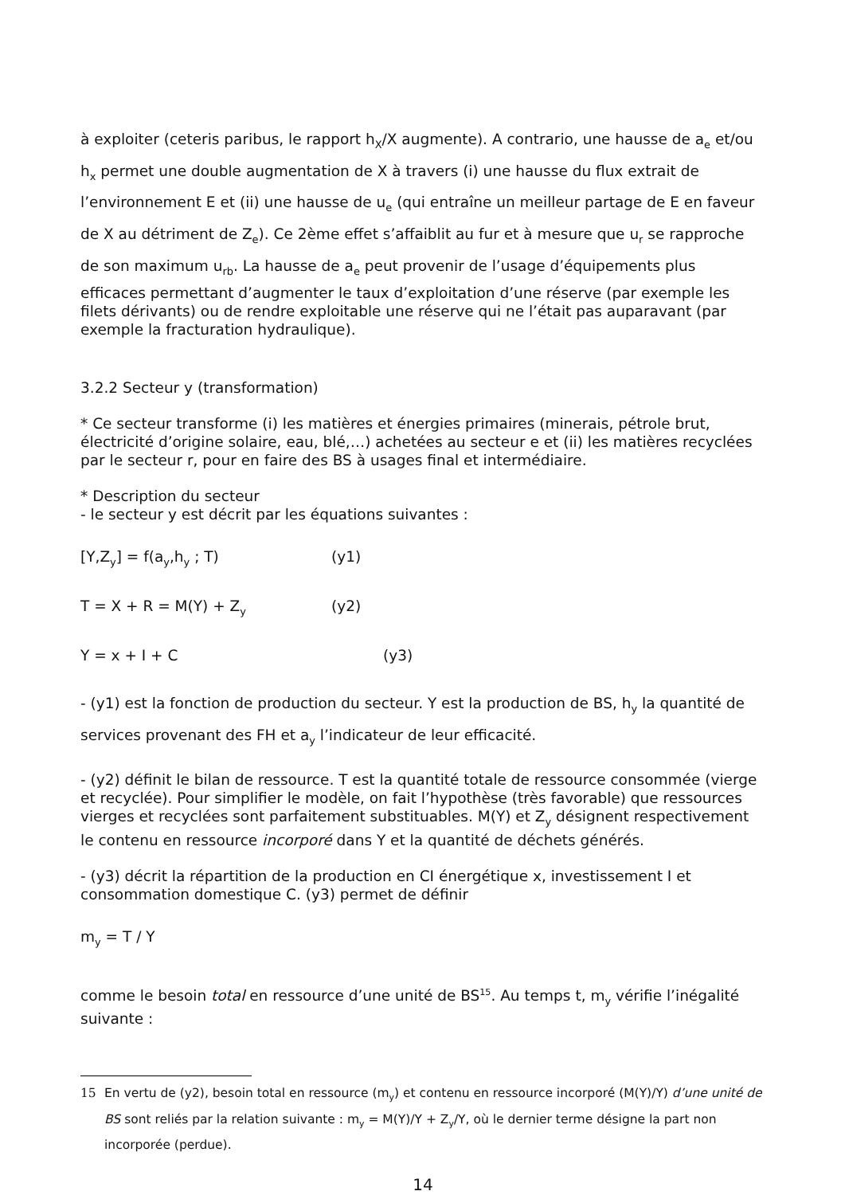à exploiter (ceteris paribus, le rapport h<sub>X</sub>/X augmente). A contrario, une hausse de a<sub>e</sub> et/ou h<sub>x</sub> permet une double augmentation de X à travers (i) une hausse du flux extrait de l’environnement E et (ii) une hausse de u<sub>e</sub> (qui entraîne un meilleur partage de E en faveur de X au détriment de Z<sub>e</sub>). Ce 2ème effet s’affaiblit au fur et à mesure que u<sub>r</sub> se rapproche de son maximum u<sub>rb</sub>. La hausse de a<sub>e</sub> peut provenir de l’usage d’équipements plus efficaces permettant d’augmenter le taux d’exploitation d’une réserve (par exemple les filets dérivants) ou de rendre exploitable une réserve qui ne l’était pas auparavant (par exemple la fracturation hydraulique).
3.2.2 Secteur y (transformation)
* Ce secteur transforme (i) les matières et énergies primaires (minerais, pétrole brut, électricité d’origine solaire, eau, blé,…) achetées au secteur e et (ii) les matières recyclées par le secteur r, pour en faire des BS à usages final et intermédiaire.
* Description du secteur
- le secteur y est décrit par les équations suivantes :
[Y,Z<sub>y</sub>] = f(a<sub>y</sub>,h<sub>y</sub> ; T) (y1)
T = X + R = M(Y) + Z<sub>y</sub> (y2)
Y = x + I + C (y3)
- (y1) est la fonction de production du secteur. Y est la production de BS, h<sub>y</sub> la quantité de services provenant des FH et a<sub>y</sub> l’indicateur de leur efficacité.
- (y2) définit le bilan de ressource. T est la quantité totale de ressource consommée (vierge et recyclée). Pour simplifier le modèle, on fait l’hypothèse (très favorable) que ressources vierges et recyclées sont parfaitement substituables. M(Y) et Z<sub>y</sub> désignent respectivement le contenu en ressource incorporé dans Y et la quantité de déchets générés.
- (y3) décrit la répartition de la production en CI énergétique x, investissement I et consommation domestique C. (y3) permet de définir
m<sub>y</sub> = T / Y
comme le besoin total en ressource d’une unité de BS<sup>15</sup>. Au temps t, m<sub>y</sub> vérifie l’inégalité suivante :
15 En vertu de (y2), besoin total en ressource (m<sub>y</sub>) et contenu en ressource incorporé (M(Y)/Y) d’une unité de BS sont reliés par la relation suivante : m<sub>y</sub> = M(Y)/Y + Z<sub>y</sub>/Y, où le dernier terme désigne la part non incorporée (perdue).
14